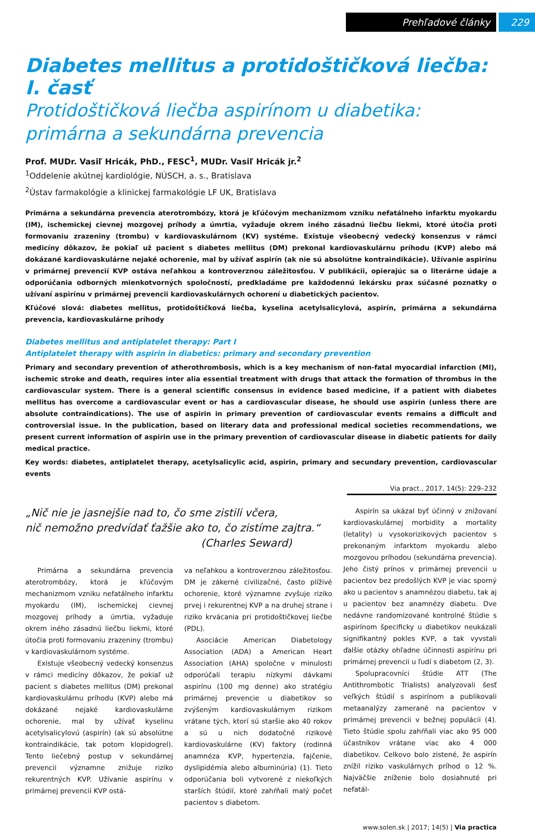Prehľadové články 229
Diabetes mellitus a protidoštičková liečba: I. časť
Protidoštičková liečba aspirínom u diabetika:
primárna a sekundárna prevencia
Prof. MUDr. Vasiľ Hricák, PhD., FESC<sup>1</sup>, MUDr. Vasiľ Hricák jr.<sup>2</sup>
<sup>1</sup> Oddelenie akútnej kardiológie, NÚSCH, a. s., Bratislava
<sup>2</sup> Ústav farmakológie a klinickej farmakológie LF UK, Bratislava
Primárna a sekundárna prevencia aterotrombózy, ktorá je kľúčovým mechanizmom vzniku nefatálneho infarktu myokardu (IM), ischemickej cievnej mozgovej príhody a úmrtia, vyžaduje okrem iného zásadnú liečbu liekmi, ktoré útočia proti formovaniu zrazeniny (trombu) v kardiovaskulárnom (KV) systéme. Existuje všeobecný vedecký konsenzus v rámci medicíny dôkazov, že pokiaľ už pacient s diabetes mellitus (DM) prekonal kardiovaskulárnu príhodu (KVP) alebo má dokázané kardiovaskulárne nejaké ochorenie, mal by užívať aspirín (ak nie sú absolútne kontraindikácie). Užívanie aspirínu v primárnej prevencií KVP ostáva neľahkou a kontroverznou záležitosťou. V publikácii, opierajúc sa o literárne údaje a odporúčania odborných mienkotvorných spoločností, predkladáme pre každodennú lekársku prax súčasné poznatky o užívaní aspirínu v primárnej prevencii kardiovaskulárnych ochorení u diabetických pacientov.
Kľúčové slová: diabetes mellitus, protidoštičková liečba, kyselina acetylsalicylová, aspirín, primárna a sekundárna prevencia, kardiovaskulárne príhody
Diabetes mellitus and antiplatelet therapy: Part I
Antiplatelet therapy with aspirin in diabetics: primary and secondary prevention
Primary and secondary prevention of atherothrombosis, which is a key mechanism of non-fatal myocardial infarction (MI), ischemic stroke and death, requires inter alia essential treatment with drugs that attack the formation of thrombus in the cardiovascular system. There is a general scientific consensus in evidence based medicine, if a patient with diabetes mellitus has overcome a cardiovascular event or has a cardiovascular disease, he should use aspirin (unless there are absolute contraindications). The use of aspirin in primary prevention of cardiovascular events remains a difficult and controversial issue. In the publication, based on literary data and professional medical societies recommendations, we present current information of aspirin use in the primary prevention of cardiovascular disease in diabetic patients for daily medical practice.
Key words: diabetes, antiplatelet therapy, acetylsalicylic acid, aspirin, primary and secundary prevention, cardiovascular events
Via pract., 2017, 14(5): 229–232
„Nič nie je jasnejšie nad to, čo sme zistili včera,
nič nemožno predvídať ťažšie ako to, čo zistíme zajtra.“
(Charles Seward)
Primárna a sekundárna prevencia aterotrombózy, ktorá je kľúčovým mechanizmom vzniku nefatálneho infarktu myokardu (IM), ischemickej cievnej mozgovej príhody a úmrtia, vyžaduje okrem iného zásadnú liečbu liekmi, ktoré útočia proti formovaniu zrazeniny (trombu) v kardiovaskulárnom systéme.
Existuje všeobecný vedecký konsenzus v rámci medicíny dôkazov, že pokiaľ už pacient s diabetes mellitus (DM) prekonal kardiovaskulárnu príhodu (KVP) alebo má dokázané nejaké kardiovaskulárne ochorenie, mal by užívať kyselinu acetylsalicylovú (aspirín) (ak sú absolútne kontraindikácie, tak potom klopidogrel). Tento liečebný postup v sekundárnej prevencii významne znižuje riziko rekurentných KVP. Užívanie aspirínu v primárnej prevencii KVP ostá-
va neľahkou a kontroverznou záležitosťou. DM je zákerné civilizačné, často plíživé ochorenie, ktoré významne zvyšuje riziko prvej i rekurentnej KVP a na druhej strane i riziko krvácania pri protidoštičkovej liečbe (PDL).
Asociácie American Diabetology Association (ADA) a American Heart Association (AHA) spoločne v minulosti odporúčali terapiu nízkymi dávkami aspirínu (100 mg denne) ako stratégiu primárnej prevencie u diabetikov so zvýšeným kardiovaskulárnym rizikom vrátane tých, ktorí sú staršie ako 40 rokov a sú u nich dodatočné rizikové kardiovaskulárne (KV) faktory (rodinná anamnéza KVP, hypertenzia, fajčenie, dyslipidémia alebo albuminúria) (1). Tieto odporúčania boli vytvorené z niekoľkých starších štúdií, ktoré zahŕňali malý počet pacientov s diabetom.
Aspirín sa ukázal byť účinný v znižovaní kardiovaskulárnej morbidity a mortality (letality) u vysokorizikových pacientov s prekonaným infarktom myokardu alebo mozgovou príhodou (sekundárna prevencia). Jeho čistý prínos v primárnej prevencii u pacientov bez predošlých KVP je viac sporný ako u pacientov s anamnézou diabetu, tak aj u pacientov bez anamnézy diabetu. Dve nedávne randomizované kontrolné štúdie s aspirínom špecificky u diabetikov neukázali signifikantný pokles KVP, a tak vyvstali ďalšie otázky ohľadne účinnosti aspirínu pri primárnej prevencii u ľudí s diabetom (2, 3).
Spolupracovníci štúdie ATT (The Antithrombotic Trialists) analyzovali šesť veľkých štúdií s aspirínom a publikovali metaanalýzy zamerané na pacientov v primárnej prevencii v bežnej populácii (4). Tieto štúdie spolu zahŕňali viac ako 95 000 účastníkov vrátane viac ako 4 000 diabetikov. Celkovo bolo zistené, že aspirín znížil riziko vaskulárnych príhod o 12 %. Najväčšie zníženie bolo dosiahnuté pri nefatál-
www.solen.sk | 2017; 14(5) | Via practica